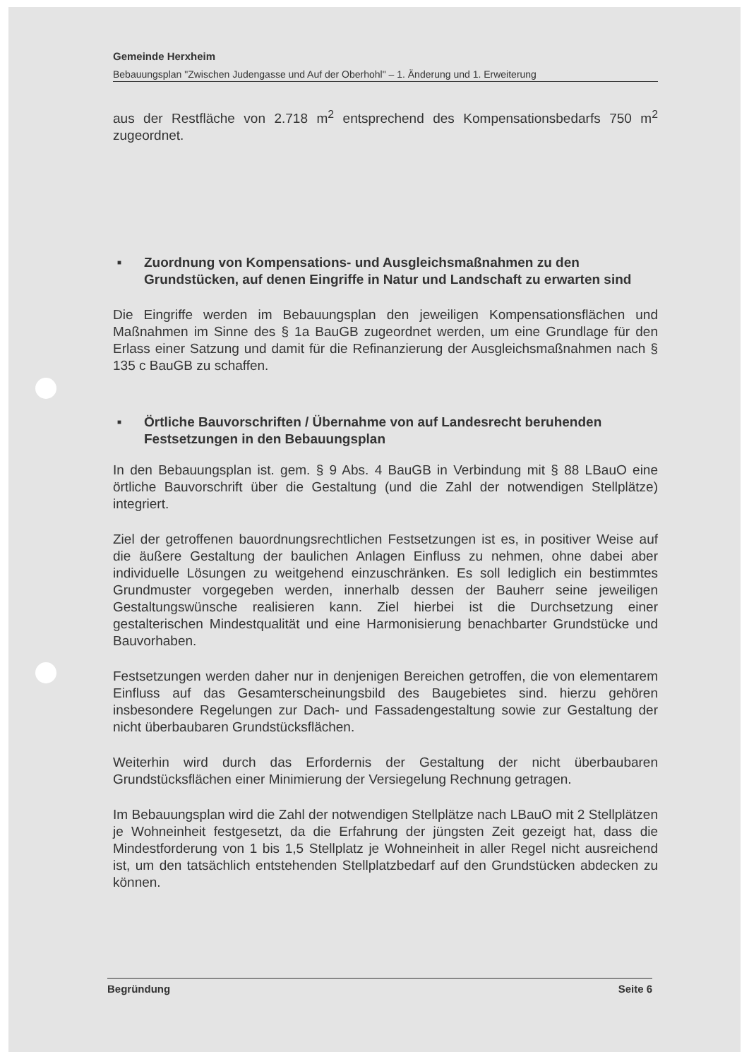Gemeinde Herxheim
Bebauungsplan "Zwischen Judengasse und Auf der Oberhohl" – 1. Änderung und 1. Erweiterung
aus der Restfläche von 2.718 m<sup>2</sup> entsprechend des Kompensationsbedarfs 750 m<sup>2</sup> zugeordnet.
■
Zuordnung von Kompensations- und Ausgleichsmaßnahmen zu den Grundstücken, auf denen Eingriffe in Natur und Landschaft zu erwarten sind
Die Eingriffe werden im Bebauungsplan den jeweiligen Kompensationsflächen und Maßnahmen im Sinne des § 1a BauGB zugeordnet werden, um eine Grundlage für den Erlass einer Satzung und damit für die Refinanzierung der Ausgleichsmaßnahmen nach § 135 c BauGB zu schaffen.
■
Örtliche Bauvorschriften / Übernahme von auf Landesrecht beruhenden Festsetzungen in den Bebauungsplan
In den Bebauungsplan ist. gem. § 9 Abs. 4 BauGB in Verbindung mit § 88 LBauO eine örtliche Bauvorschrift über die Gestaltung (und die Zahl der notwendigen Stellplätze) integriert.
Ziel der getroffenen bauordnungsrechtlichen Festsetzungen ist es, in positiver Weise auf die äußere Gestaltung der baulichen Anlagen Einfluss zu nehmen, ohne dabei aber individuelle Lösungen zu weitgehend einzuschränken. Es soll lediglich ein bestimmtes Grundmuster vorgegeben werden, innerhalb dessen der Bauherr seine jeweiligen Gestaltungswünsche realisieren kann. Ziel hierbei ist die Durchsetzung einer gestalterischen Mindestqualität und eine Harmonisierung benachbarter Grundstücke und Bauvorhaben.
Festsetzungen werden daher nur in denjenigen Bereichen getroffen, die von elementarem Einfluss auf das Gesamterscheinungsbild des Baugebietes sind. hierzu gehören insbesondere Regelungen zur Dach- und Fassadengestaltung sowie zur Gestaltung der nicht überbaubaren Grundstücksflächen.
Weiterhin wird durch das Erfordernis der Gestaltung der nicht überbaubaren Grundstücksflächen einer Minimierung der Versiegelung Rechnung getragen.
Im Bebauungsplan wird die Zahl der notwendigen Stellplätze nach LBauO mit 2 Stellplätzen je Wohneinheit festgesetzt, da die Erfahrung der jüngsten Zeit gezeigt hat, dass die Mindestforderung von 1 bis 1,5 Stellplatz je Wohneinheit in aller Regel nicht ausreichend ist, um den tatsächlich entstehenden Stellplatzbedarf auf den Grundstücken abdecken zu können.
Begründung Seite 6